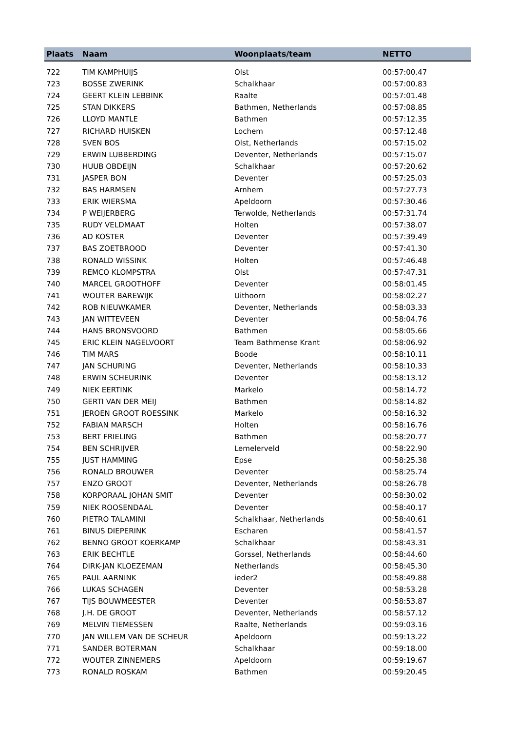| Plaats | Naam | Woonplaats/team | NETTO |
| --- | --- | --- | --- |
| 722 | TIM KAMPHUIJS | Olst | 00:57:00.47 |
| 723 | BOSSE ZWERINK | Schalkhaar | 00:57:00.83 |
| 724 | GEERT KLEIN LEBBINK | Raalte | 00:57:01.48 |
| 725 | STAN DIKKERS | Bathmen, Netherlands | 00:57:08.85 |
| 726 | LLOYD MANTLE | Bathmen | 00:57:12.35 |
| 727 | RICHARD HUISKEN | Lochem | 00:57:12.48 |
| 728 | SVEN BOS | Olst, Netherlands | 00:57:15.02 |
| 729 | ERWIN LUBBERDING | Deventer, Netherlands | 00:57:15.07 |
| 730 | HUUB OBDEIJN | Schalkhaar | 00:57:20.62 |
| 731 | JASPER BON | Deventer | 00:57:25.03 |
| 732 | BAS HARMSEN | Arnhem | 00:57:27.73 |
| 733 | ERIK WIERSMA | Apeldoorn | 00:57:30.46 |
| 734 | P WEIJERBERG | Terwolde, Netherlands | 00:57:31.74 |
| 735 | RUDY VELDMAAT | Holten | 00:57:38.07 |
| 736 | AD KOSTER | Deventer | 00:57:39.49 |
| 737 | BAS ZOETBROOD | Deventer | 00:57:41.30 |
| 738 | RONALD WISSINK | Holten | 00:57:46.48 |
| 739 | REMCO KLOMPSTRA | Olst | 00:57:47.31 |
| 740 | MARCEL GROOTHOFF | Deventer | 00:58:01.45 |
| 741 | WOUTER BAREWIJK | Uithoorn | 00:58:02.27 |
| 742 | ROB NIEUWKAMER | Deventer, Netherlands | 00:58:03.33 |
| 743 | JAN WITTEVEEN | Deventer | 00:58:04.76 |
| 744 | HANS BRONSVOORD | Bathmen | 00:58:05.66 |
| 745 | ERIC KLEIN NAGELVOORT | Team Bathmense Krant | 00:58:06.92 |
| 746 | TIM MARS | Boode | 00:58:10.11 |
| 747 | JAN SCHURING | Deventer, Netherlands | 00:58:10.33 |
| 748 | ERWIN SCHEURINK | Deventer | 00:58:13.12 |
| 749 | NIEK EERTINK | Markelo | 00:58:14.72 |
| 750 | GERTI VAN DER MEIJ | Bathmen | 00:58:14.82 |
| 751 | JEROEN GROOT ROESSINK | Markelo | 00:58:16.32 |
| 752 | FABIAN MARSCH | Holten | 00:58:16.76 |
| 753 | BERT FRIELING | Bathmen | 00:58:20.77 |
| 754 | BEN SCHRIJVER | Lemelerveld | 00:58:22.90 |
| 755 | JUST HAMMING | Epse | 00:58:25.38 |
| 756 | RONALD BROUWER | Deventer | 00:58:25.74 |
| 757 | ENZO GROOT | Deventer, Netherlands | 00:58:26.78 |
| 758 | KORPORAAL JOHAN SMIT | Deventer | 00:58:30.02 |
| 759 | NIEK ROOSENDAAL | Deventer | 00:58:40.17 |
| 760 | PIETRO TALAMINI | Schalkhaar, Netherlands | 00:58:40.61 |
| 761 | BINUS DIEPERINK | Escharen | 00:58:41.57 |
| 762 | BENNO GROOT KOERKAMP | Schalkhaar | 00:58:43.31 |
| 763 | ERIK BECHTLE | Gorssel, Netherlands | 00:58:44.60 |
| 764 | DIRK-JAN KLOEZEMAN | Netherlands | 00:58:45.30 |
| 765 | PAUL AARNINK | ieder2 | 00:58:49.88 |
| 766 | LUKAS SCHAGEN | Deventer | 00:58:53.28 |
| 767 | TIJS BOUWMEESTER | Deventer | 00:58:53.87 |
| 768 | J.H. DE GROOT | Deventer, Netherlands | 00:58:57.12 |
| 769 | MELVIN TIEMESSEN | Raalte, Netherlands | 00:59:03.16 |
| 770 | JAN WILLEM VAN DE SCHEUR | Apeldoorn | 00:59:13.22 |
| 771 | SANDER BOTERMAN | Schalkhaar | 00:59:18.00 |
| 772 | WOUTER ZINNEMERS | Apeldoorn | 00:59:19.67 |
| 773 | RONALD ROSKAM | Bathmen | 00:59:20.45 |